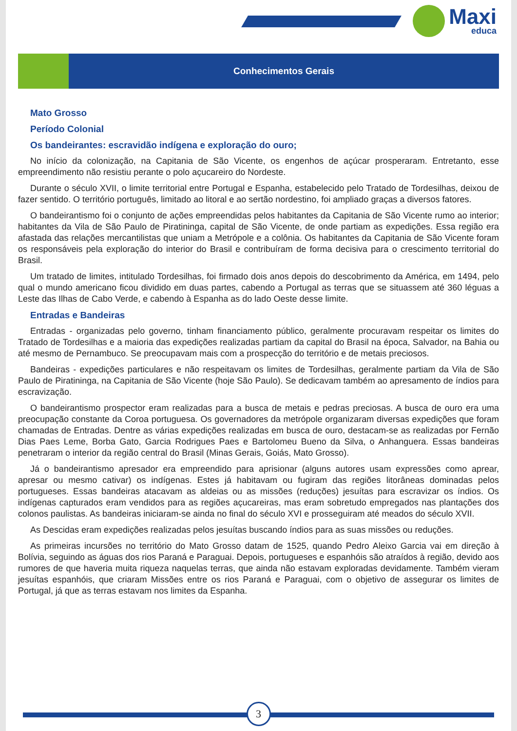Maxi
educa
Conhecimentos Gerais
Mato Grosso
Período Colonial
Os bandeirantes: escravidão indígena e exploração do ouro;
No início da colonização, na Capitania de São Vicente, os engenhos de açúcar prosperaram. Entretanto, esse empreendimento não resistiu perante o polo açucareiro do Nordeste.
Durante o século XVII, o limite territorial entre Portugal e Espanha, estabelecido pelo Tratado de Tordesilhas, deixou de fazer sentido. O território português, limitado ao litoral e ao sertão nordestino, foi ampliado graças a diversos fatores.
O bandeirantismo foi o conjunto de ações empreendidas pelos habitantes da Capitania de São Vicente rumo ao interior; habitantes da Vila de São Paulo de Piratininga, capital de São Vicente, de onde partiam as expedições. Essa região era afastada das relações mercantilistas que uniam a Metrópole e a colônia. Os habitantes da Capitania de São Vicente foram os responsáveis pela exploração do interior do Brasil e contribuíram de forma decisiva para o crescimento territorial do Brasil.
Um tratado de limites, intitulado Tordesilhas, foi firmado dois anos depois do descobrimento da América, em 1494, pelo qual o mundo americano ficou dividido em duas partes, cabendo a Portugal as terras que se situassem até 360 léguas a Leste das Ilhas de Cabo Verde, e cabendo à Espanha as do lado Oeste desse limite.
Entradas e Bandeiras
Entradas - organizadas pelo governo, tinham financiamento público, geralmente procuravam respeitar os limites do Tratado de Tordesilhas e a maioria das expedições realizadas partiam da capital do Brasil na época, Salvador, na Bahia ou até mesmo de Pernambuco. Se preocupavam mais com a prospecção do território e de metais preciosos.
Bandeiras - expedições particulares e não respeitavam os limites de Tordesilhas, geralmente partiam da Vila de São Paulo de Piratininga, na Capitania de São Vicente (hoje São Paulo). Se dedicavam também ao apresamento de índios para escravização.
O bandeirantismo prospector eram realizadas para a busca de metais e pedras preciosas. A busca de ouro era uma preocupação constante da Coroa portuguesa. Os governadores da metrópole organizaram diversas expedições que foram chamadas de Entradas. Dentre as várias expedições realizadas em busca de ouro, destacam-se as realizadas por Fernão Dias Paes Leme, Borba Gato, Garcia Rodrigues Paes e Bartolomeu Bueno da Silva, o Anhanguera. Essas bandeiras penetraram o interior da região central do Brasil (Minas Gerais, Goiás, Mato Grosso).
Já o bandeirantismo apresador era empreendido para aprisionar (alguns autores usam expressões como aprear, apresar ou mesmo cativar) os indígenas. Estes já habitavam ou fugiram das regiões litorâneas dominadas pelos portugueses. Essas bandeiras atacavam as aldeias ou as missões (reduções) jesuítas para escravizar os índios. Os indígenas capturados eram vendidos para as regiões açucareiras, mas eram sobretudo empregados nas plantações dos colonos paulistas. As bandeiras iniciaram-se ainda no final do século XVI e prosseguiram até meados do século XVII.
As Descidas eram expedições realizadas pelos jesuítas buscando índios para as suas missões ou reduções.
As primeiras incursões no território do Mato Grosso datam de 1525, quando Pedro Aleixo Garcia vai em direção à Bolívia, seguindo as águas dos rios Paraná e Paraguai. Depois, portugueses e espanhóis são atraídos à região, devido aos rumores de que haveria muita riqueza naquelas terras, que ainda não estavam exploradas devidamente. Também vieram jesuítas espanhóis, que criaram Missões entre os rios Paraná e Paraguai, com o objetivo de assegurar os limites de Portugal, já que as terras estavam nos limites da Espanha.
3